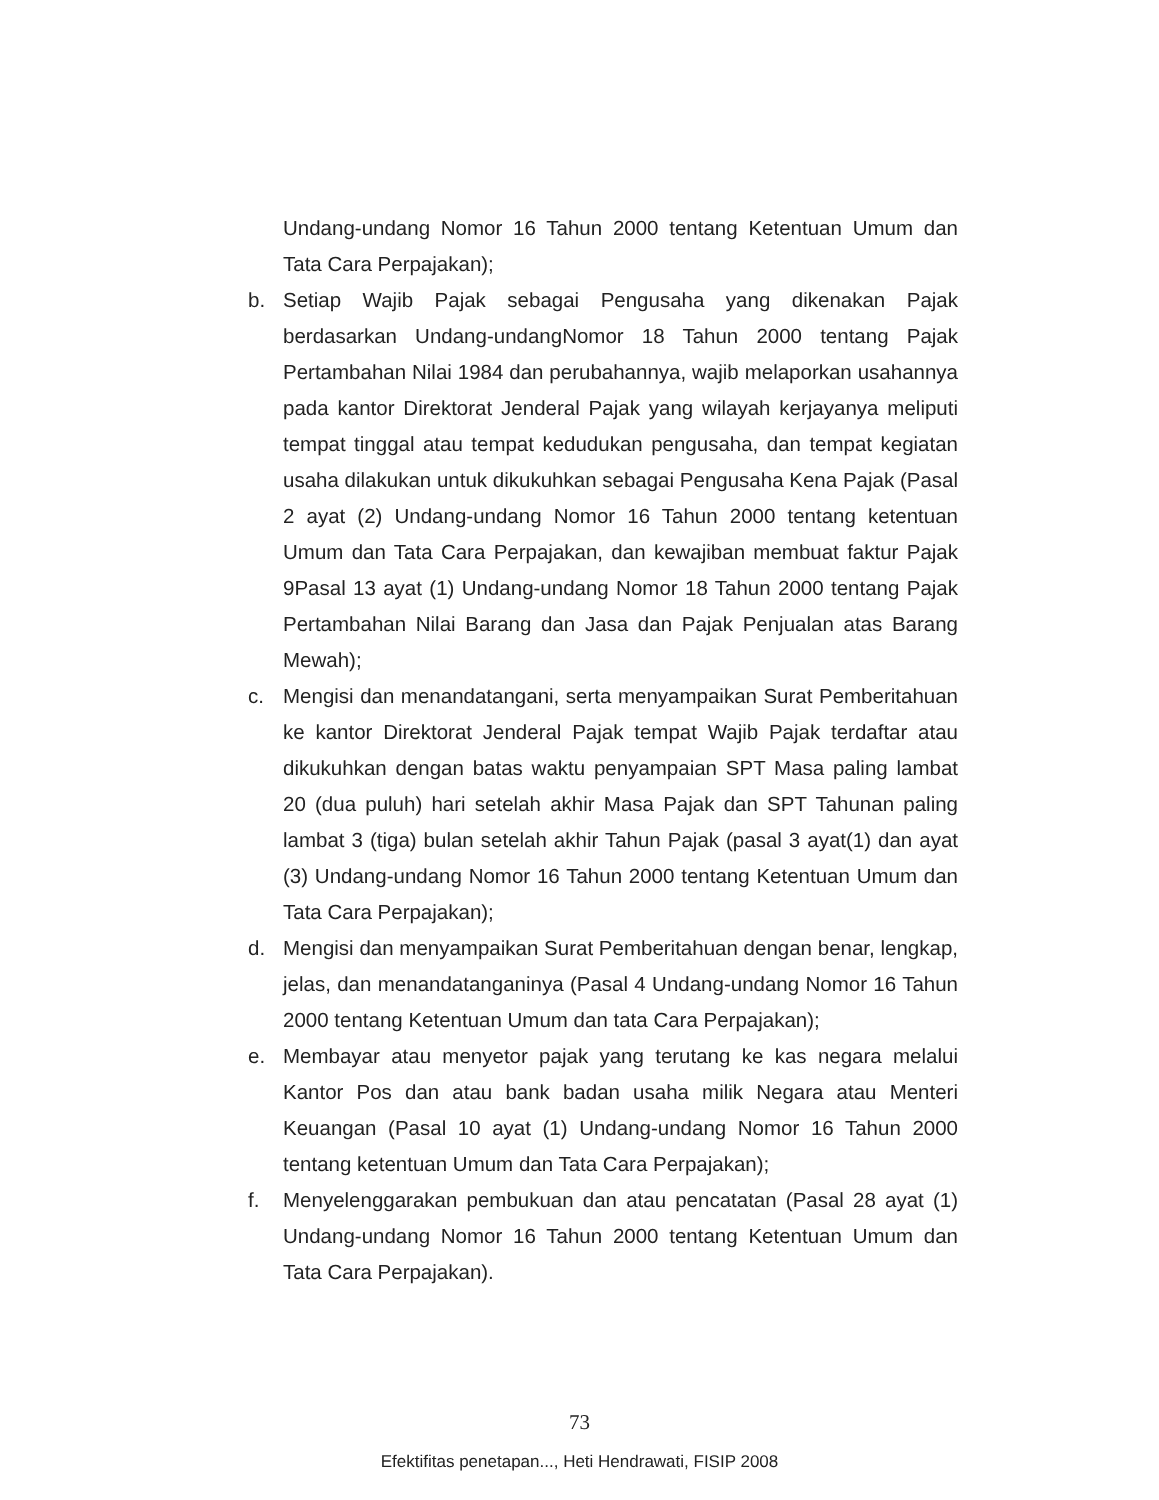Undang-undang Nomor 16 Tahun 2000 tentang Ketentuan Umum dan Tata Cara Perpajakan);
b. Setiap Wajib Pajak sebagai Pengusaha yang dikenakan Pajak berdasarkan Undang-undangNomor 18 Tahun 2000 tentang Pajak Pertambahan Nilai 1984 dan perubahannya, wajib melaporkan usahannya pada kantor Direktorat Jenderal Pajak yang wilayah kerjayanya meliputi tempat tinggal atau tempat kedudukan pengusaha, dan tempat kegiatan usaha dilakukan untuk dikukuhkan sebagai Pengusaha Kena Pajak (Pasal 2 ayat (2) Undang-undang Nomor 16 Tahun 2000 tentang ketentuan Umum dan Tata Cara Perpajakan, dan kewajiban membuat faktur Pajak 9Pasal 13 ayat (1) Undang-undang Nomor 18 Tahun 2000 tentang Pajak Pertambahan Nilai Barang dan Jasa dan Pajak Penjualan atas Barang Mewah);
c. Mengisi dan menandatangani, serta menyampaikan Surat Pemberitahuan ke kantor Direktorat Jenderal Pajak tempat Wajib Pajak terdaftar atau dikukuhkan dengan batas waktu penyampaian SPT Masa paling lambat 20 (dua puluh) hari setelah akhir Masa Pajak dan SPT Tahunan paling lambat 3 (tiga) bulan setelah akhir Tahun Pajak (pasal 3 ayat(1) dan ayat (3) Undang-undang Nomor 16 Tahun 2000 tentang Ketentuan Umum dan Tata Cara Perpajakan);
d. Mengisi dan menyampaikan Surat Pemberitahuan dengan benar, lengkap, jelas, dan menandatanganinya (Pasal 4 Undang-undang Nomor 16 Tahun 2000 tentang Ketentuan Umum dan tata Cara Perpajakan);
e. Membayar atau menyetor pajak yang terutang ke kas negara melalui Kantor Pos dan atau bank badan usaha milik Negara atau Menteri Keuangan (Pasal 10 ayat (1) Undang-undang Nomor 16 Tahun 2000 tentang ketentuan Umum dan Tata Cara Perpajakan);
f. Menyelenggarakan pembukuan dan atau pencatatan (Pasal 28 ayat (1) Undang-undang Nomor 16 Tahun 2000 tentang Ketentuan Umum dan Tata Cara Perpajakan).
73
Efektifitas penetapan..., Heti Hendrawati, FISIP 2008